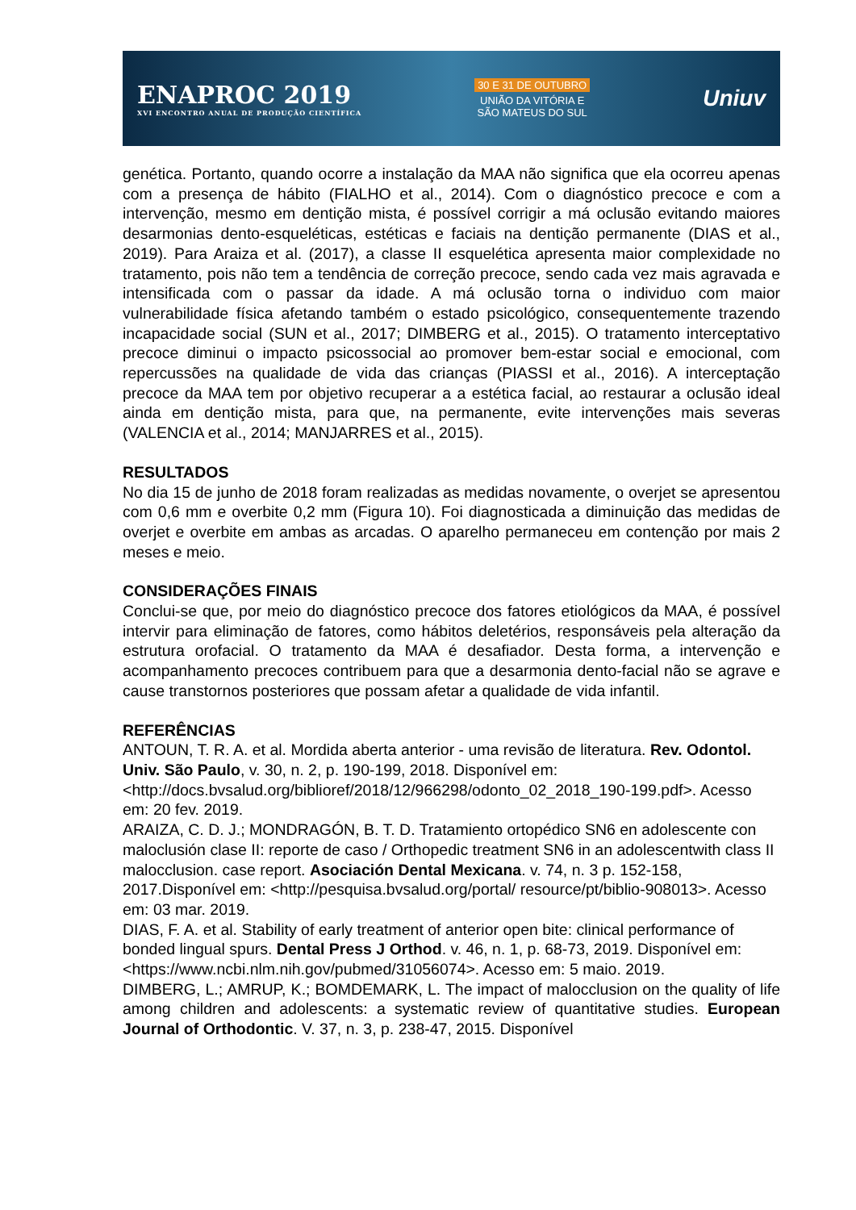ENAPROC 2019
XVI ENCONTRO ANUAL DE PRODUÇÃO CIENTÍFICA
30 E 31 DE OUTUBRO
UNIÃO DA VITÓRIA E
SÃO MATEUS DO SUL
Uniuv
genética. Portanto, quando ocorre a instalação da MAA não significa que ela ocorreu apenas com a presença de hábito (FIALHO et al., 2014). Com o diagnóstico precoce e com a intervenção, mesmo em dentição mista, é possível corrigir a má oclusão evitando maiores desarmonias dento-esqueléticas, estéticas e faciais na dentição permanente (DIAS et al., 2019). Para Araiza et al. (2017), a classe II esquelética apresenta maior complexidade no tratamento, pois não tem a tendência de correção precoce, sendo cada vez mais agravada e intensificada com o passar da idade. A má oclusão torna o individuo com maior vulnerabilidade física afetando também o estado psicológico, consequentemente trazendo incapacidade social (SUN et al., 2017; DIMBERG et al., 2015). O tratamento interceptativo precoce diminui o impacto psicossocial ao promover bem-estar social e emocional, com repercussões na qualidade de vida das crianças (PIASSI et al., 2016). A interceptação precoce da MAA tem por objetivo recuperar a a estética facial, ao restaurar a oclusão ideal ainda em dentição mista, para que, na permanente, evite intervenções mais severas (VALENCIA et al., 2014; MANJARRES et al., 2015).
RESULTADOS
No dia 15 de junho de 2018 foram realizadas as medidas novamente, o overjet se apresentou com 0,6 mm e overbite 0,2 mm (Figura 10). Foi diagnosticada a diminuição das medidas de overjet e overbite em ambas as arcadas. O aparelho permaneceu em contenção por mais 2 meses e meio.
CONSIDERAÇÕES FINAIS
Conclui-se que, por meio do diagnóstico precoce dos fatores etiológicos da MAA, é possível intervir para eliminação de fatores, como hábitos deletérios, responsáveis pela alteração da estrutura orofacial. O tratamento da MAA é desafiador. Desta forma, a intervenção e acompanhamento precoces contribuem para que a desarmonia dento-facial não se agrave e cause transtornos posteriores que possam afetar a qualidade de vida infantil.
REFERÊNCIAS
ANTOUN, T. R. A. et al. Mordida aberta anterior - uma revisão de literatura. Rev. Odontol. Univ. São Paulo, v. 30, n. 2, p. 190-199, 2018. Disponível em: <http://docs.bvsalud.org/biblioref/2018/12/966298/odonto_02_2018_190-199.pdf>. Acesso em: 20 fev. 2019.
ARAIZA, C. D. J.; MONDRAGÓN, B. T. D. Tratamiento ortopédico SN6 en adolescente con maloclusión clase II: reporte de caso / Orthopedic treatment SN6 in an adolescentwith class II malocclusion. case report. Asociación Dental Mexicana. v. 74, n. 3 p. 152-158, 2017.Disponível em: <http://pesquisa.bvsalud.org/portal/ resource/pt/biblio-908013>. Acesso em: 03 mar. 2019.
DIAS, F. A. et al. Stability of early treatment of anterior open bite: clinical performance of bonded lingual spurs. Dental Press J Orthod. v. 46, n. 1, p. 68-73, 2019. Disponível em: <https://www.ncbi.nlm.nih.gov/pubmed/31056074>. Acesso em: 5 maio. 2019.
DIMBERG, L.; AMRUP, K.; BOMDEMARK, L. The impact of malocclusion on the quality of life among children and adolescents: a systematic review of quantitative studies. European Journal of Orthodontic. V. 37, n. 3, p. 238-47, 2015. Disponível